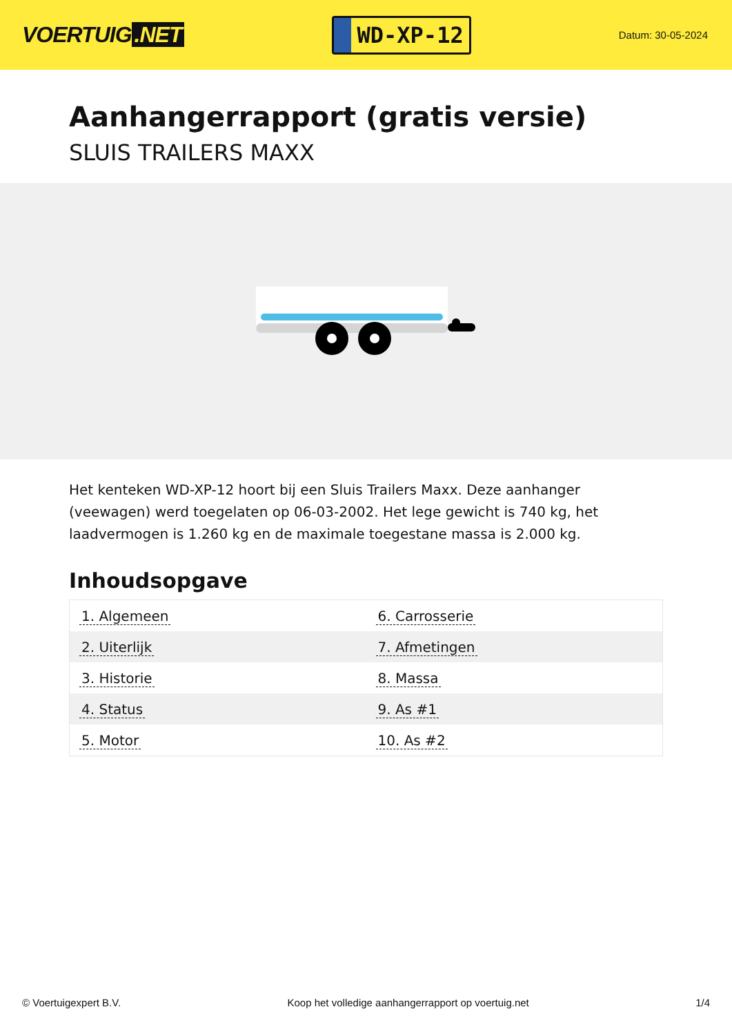VOERTUIG.NET
WD-XP-12
Datum: 30-05-2024
Aanhangerrapport (gratis versie)
SLUIS TRAILERS MAXX
Het kenteken WD-XP-12 hoort bij een Sluis Trailers Maxx. Deze aanhanger (veewagen) werd toegelaten op 06-03-2002. Het lege gewicht is 740 kg, het laadvermogen is 1.260 kg en de maximale toegestane massa is 2.000 kg.
Inhoudsopgave
| 1. Algemeen | 6. Carrosserie |
| 2. Uiterlijk | 7. Afmetingen |
| 3. Historie | 8. Massa |
| 4. Status | 9. As #1 |
| 5. Motor | 10. As #2 |
© Voertuigexpert B.V. Koop het volledige aanhangerrapport op voertuig.net 1/4